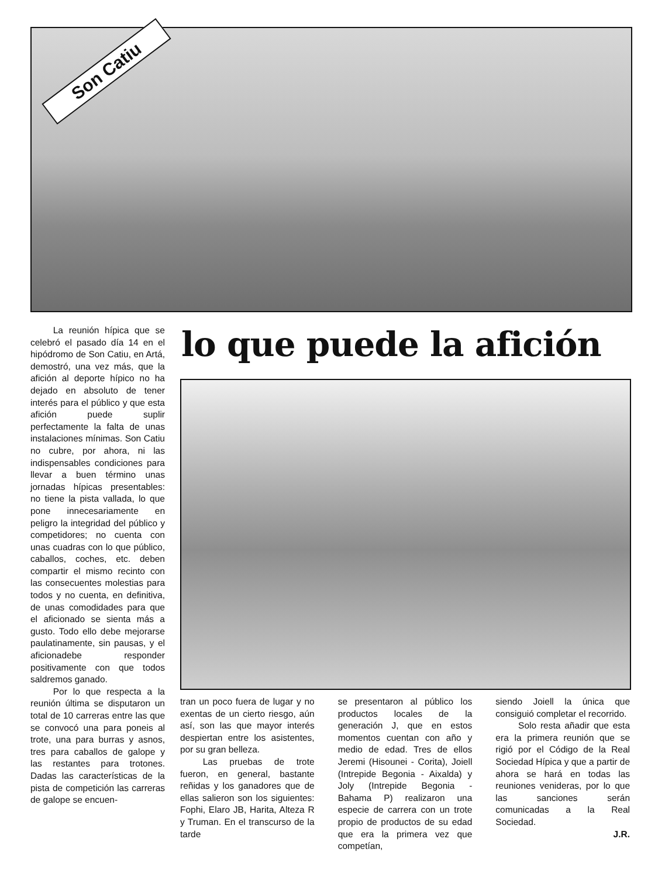Son Catiu
La reunión hípica que se celebró el pasado día 14 en el hipódromo de Son Catiu, en Artá, demostró, una vez más, que la afición al deporte hípico no ha dejado en absoluto de tener interés para el público y que esta afición puede suplir perfectamente la falta de unas instalaciones mínimas. Son Catiu no cubre, por ahora, ni las indispensables condiciones para llevar a buen término unas jornadas hípicas presentables: no tiene la pista vallada, lo que pone innecesariamente en peligro la integridad del público y competidores; no cuenta con unas cuadras con lo que público, caballos, coches, etc. deben compartir el mismo recinto con las consecuentes molestias para todos y no cuenta, en definitiva, de unas comodidades para que el aficionado se sienta más a gusto. Todo ello debe mejorarse paulatinamente, sin pausas, y el aficionadebe responder positivamente con que todos saldremos ganado.
Por lo que respecta a la reunión última se disputaron un total de 10 carreras entre las que se convocó una para poneis al trote, una para burras y asnos, tres para caballos de galope y las restantes para trotones. Dadas las características de la pista de competición las carreras de galope se encuen-
lo que puede la afición
tran un poco fuera de lugar y no exentas de un cierto riesgo, aún así, son las que mayor interés despiertan entre los asistentes, por su gran belleza.
Las pruebas de trote fueron, en general, bastante reñidas y los ganadores que de ellas salieron son los siguientes: Fophi, Elaro JB, Harita, Alteza R y Truman. En el transcurso de la tarde
se presentaron al público los productos locales de la generación J, que en estos momentos cuentan con año y medio de edad. Tres de ellos Jeremi (Hisounei - Corita), Joiell (Intrepide Begonia - Aixalda) y Joly (Intrepide Begonia - Bahama P) realizaron una especie de carrera con un trote propio de productos de su edad que era la primera vez que competían,
siendo Joiell la única que consiguió completar el recorrido.
Solo resta añadir que esta era la primera reunión que se rigió por el Código de la Real Sociedad Hípica y que a partir de ahora se hará en todas las reuniones venideras, por lo que las sanciones serán comunicadas a la Real Sociedad.
J.R.